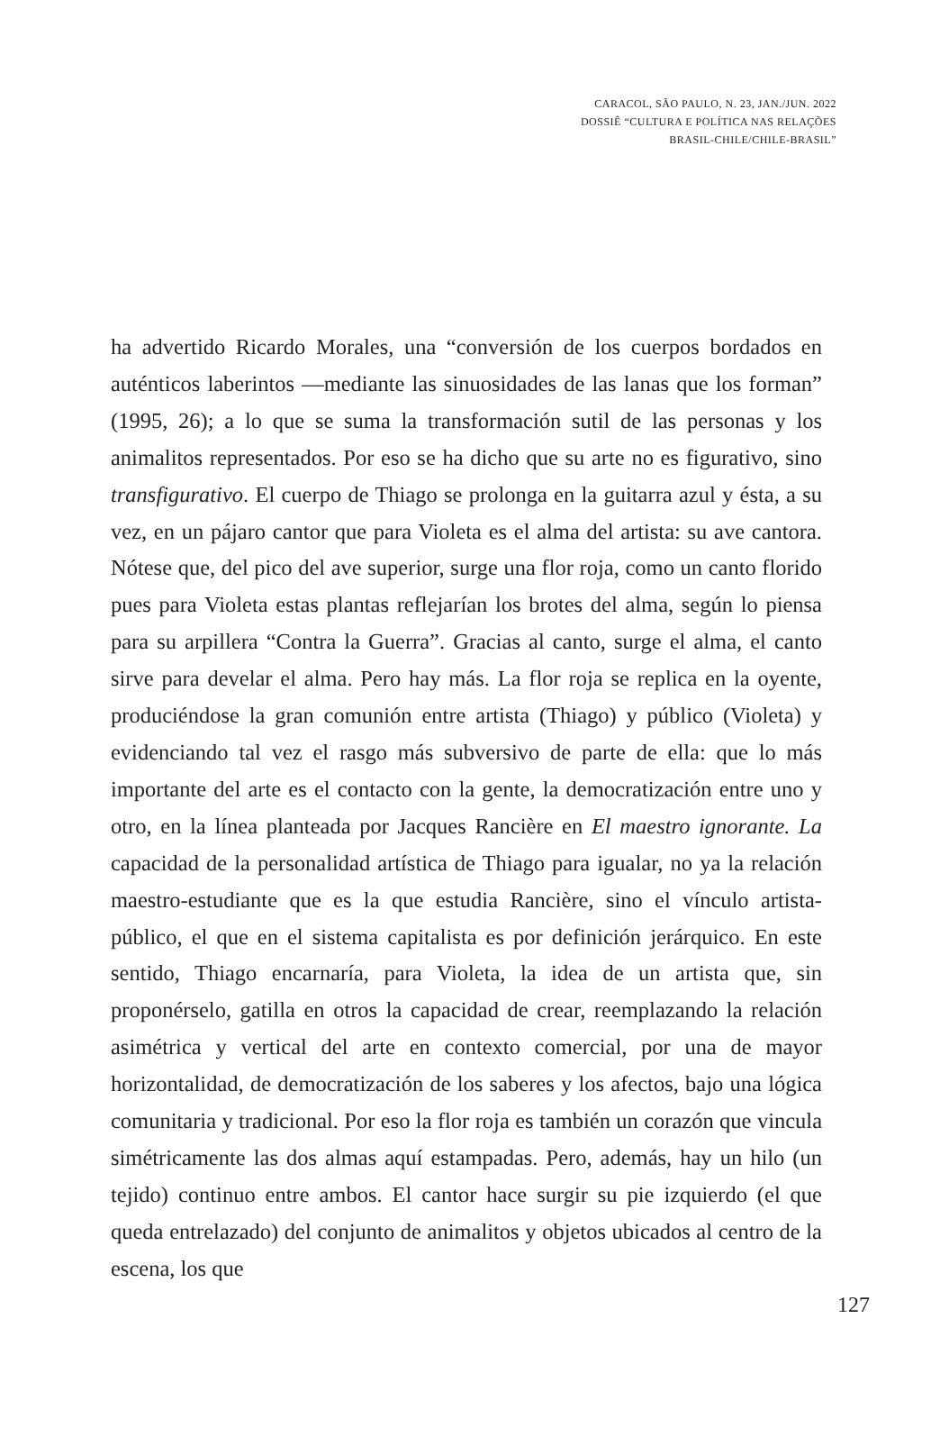CARACOL, SÃO PAULO, N. 23, JAN./JUN. 2022
DOSSIÊ “CULTURA E POLÍTICA NAS RELAÇÕES
BRASIL-CHILE/CHILE-BRASIL”
ha advertido Ricardo Morales, una “conversión de los cuerpos bordados en auténticos laberintos —mediante las sinuosidades de las lanas que los forman” (1995, 26); a lo que se suma la transformación sutil de las personas y los animalitos representados. Por eso se ha dicho que su arte no es figurativo, sino transfigurativo. El cuerpo de Thiago se prolonga en la guitarra azul y ésta, a su vez, en un pájaro cantor que para Violeta es el alma del artista: su ave cantora. Nótese que, del pico del ave superior, surge una flor roja, como un canto florido pues para Violeta estas plantas reflejarían los brotes del alma, según lo piensa para su arpillera “Contra la Guerra”. Gracias al canto, surge el alma, el canto sirve para develar el alma. Pero hay más. La flor roja se replica en la oyente, produciéndose la gran comunión entre artista (Thiago) y público (Violeta) y evidenciando tal vez el rasgo más subversivo de parte de ella: que lo más importante del arte es el contacto con la gente, la democratización entre uno y otro, en la línea planteada por Jacques Rancière en El maestro ignorante. La capacidad de la personalidad artística de Thiago para igualar, no ya la relación maestro-estudiante que es la que estudia Rancière, sino el vínculo artista-público, el que en el sistema capitalista es por definición jerárquico. En este sentido, Thiago encarnaría, para Violeta, la idea de un artista que, sin proponérselo, gatilla en otros la capacidad de crear, reemplazando la relación asimétrica y vertical del arte en contexto comercial, por una de mayor horizontalidad, de democratización de los saberes y los afectos, bajo una lógica comunitaria y tradicional. Por eso la flor roja es también un corazón que vincula simétricamente las dos almas aquí estampadas. Pero, además, hay un hilo (un tejido) continuo entre ambos. El cantor hace surgir su pie izquierdo (el que queda entrelazado) del conjunto de animalitos y objetos ubicados al centro de la escena, los que
127